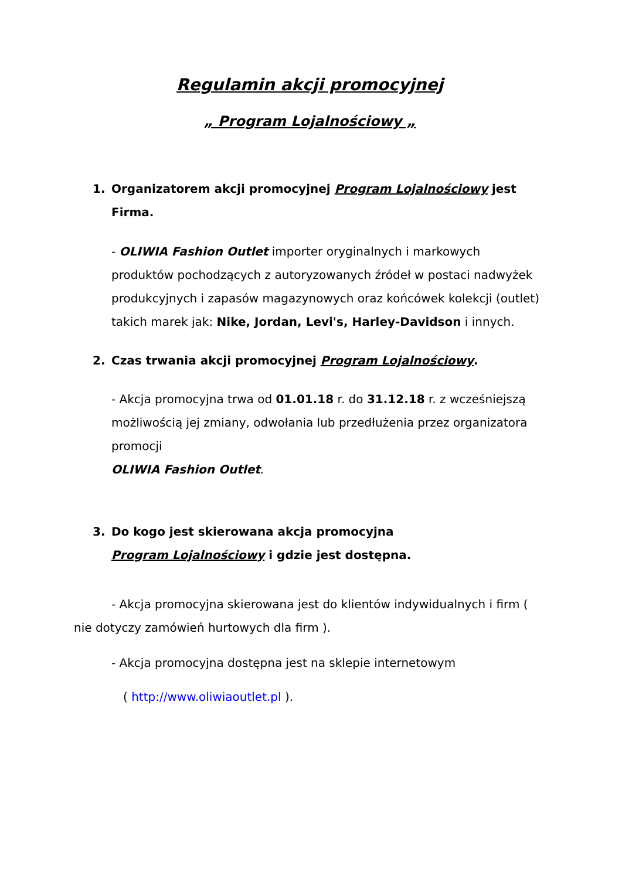Regulamin akcji promocyjnej
„ Program Lojalnościowy „
1. Organizatorem akcji promocyjnej Program Lojalnościowy jest Firma.
- OLIWIA Fashion Outlet importer oryginalnych i markowych produktów pochodzących z autoryzowanych źródeł w postaci nadwyżek produkcyjnych i zapasów magazynowych oraz końcówek kolekcji (outlet) takich marek jak: Nike, Jordan, Levi's, Harley-Davidson i innych.
2. Czas trwania akcji promocyjnej Program Lojalnościowy.
- Akcja promocyjna trwa od 01.01.18 r. do 31.12.18 r. z wcześniejszą możliwością jej zmiany, odwołania lub przedłużenia przez organizatora promocji
OLIWIA Fashion Outlet.
3. Do kogo jest skierowana akcja promocyjna
Program Lojalnościowy i gdzie jest dostępna.
- Akcja promocyjna skierowana jest do klientów indywidualnych i firm ( nie dotyczy zamówień hurtowych dla firm ).
- Akcja promocyjna dostępna jest na sklepie internetowym
( http://www.oliwiaoutlet.pl ).